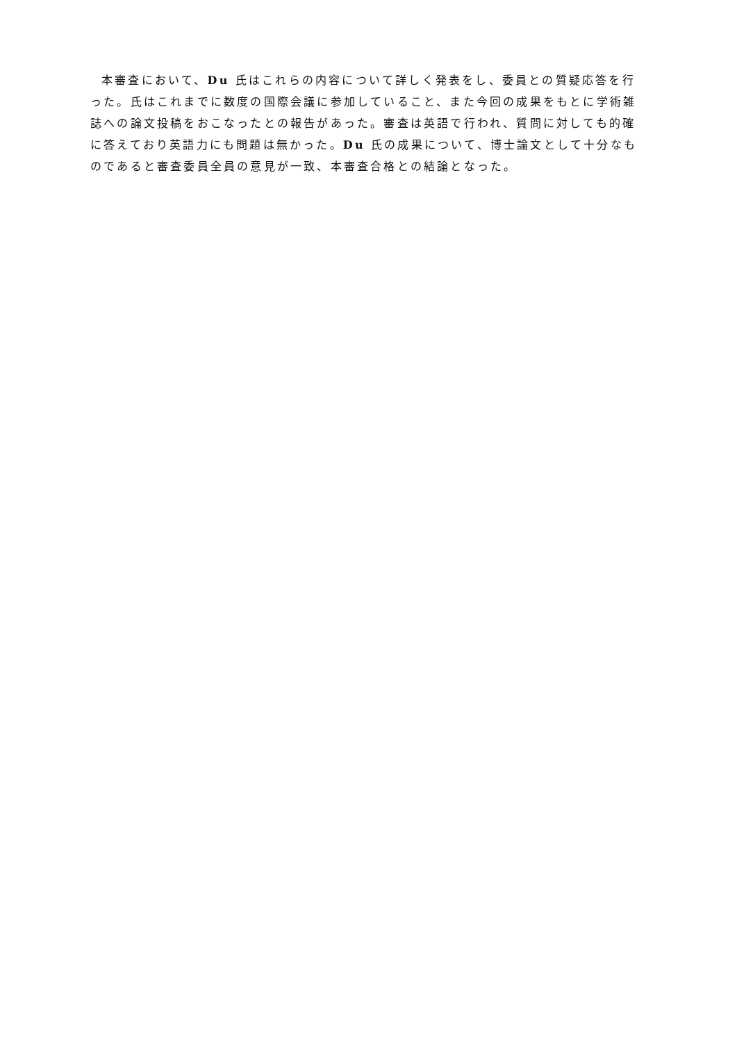本審査において、Du 氏はこれらの内容について詳しく発表をし、委員との質疑応答を行った。氏はこれまでに数度の国際会議に参加していること、また今回の成果をもとに学術雑誌への論文投稿をおこなったとの報告があった。審査は英語で行われ、質問に対しても的確に答えており英語力にも問題は無かった。Du 氏の成果について、博士論文として十分なものであると審査委員全員の意見が一致、本審査合格との結論となった。